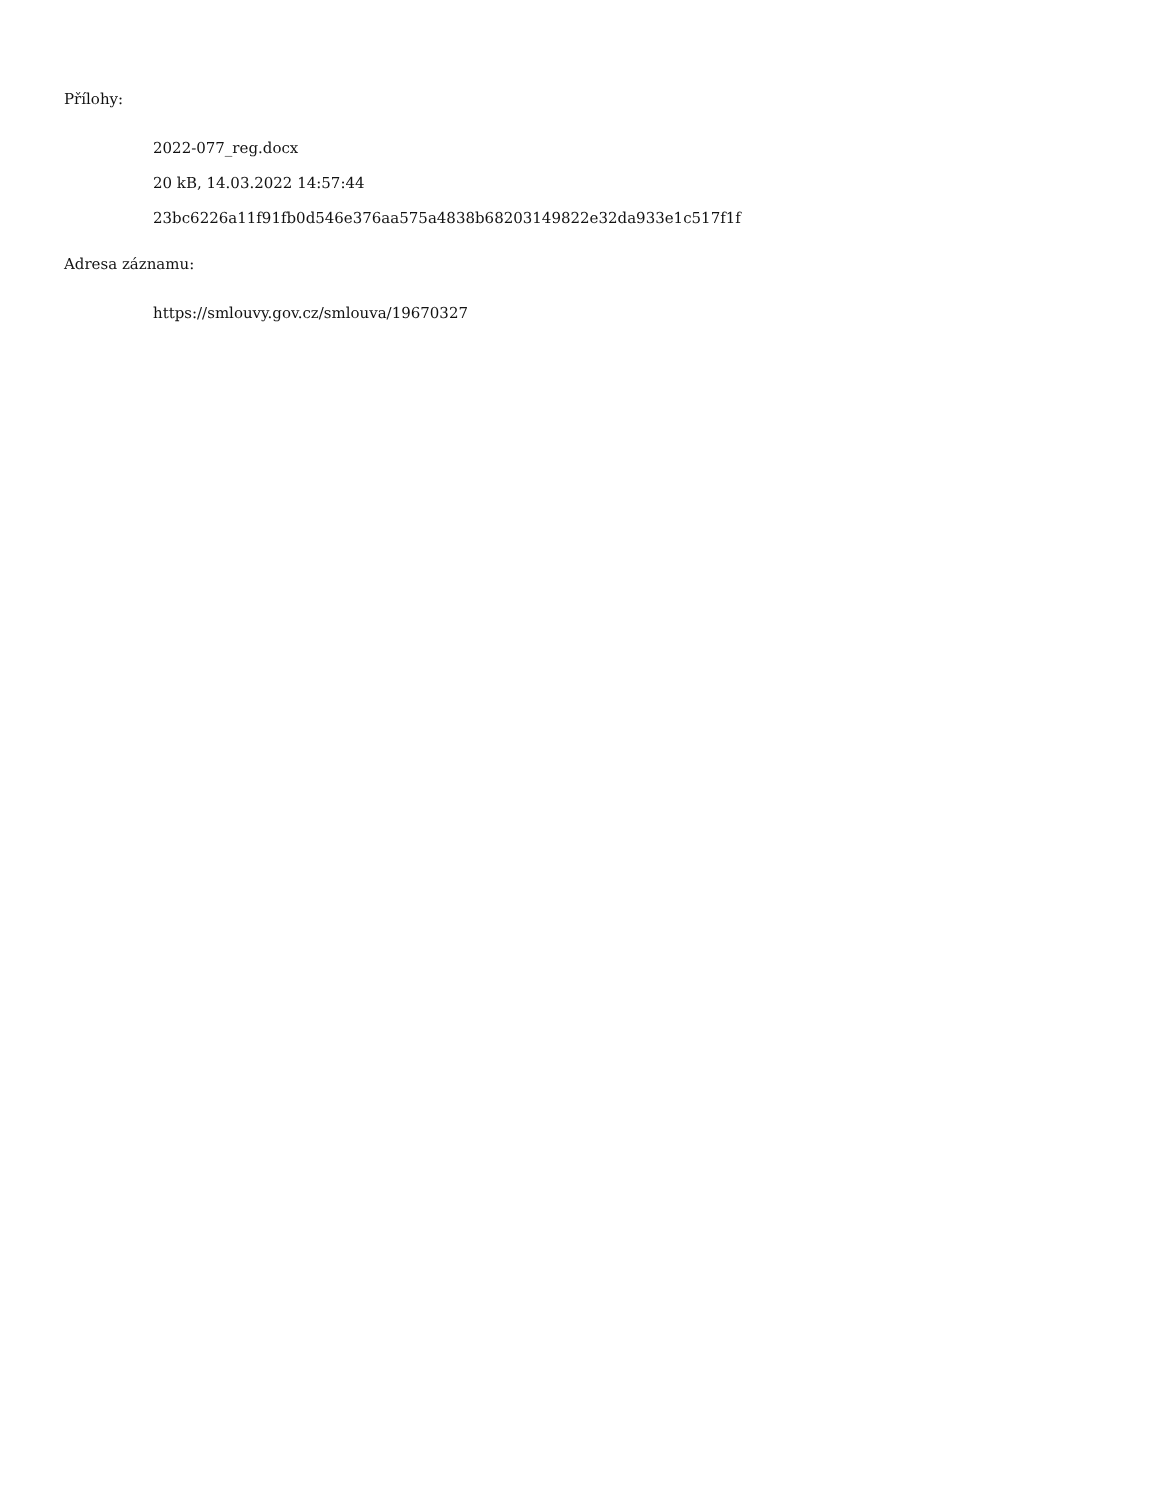Přílohy:
2022-077_reg.docx
20 kB, 14.03.2022 14:57:44
23bc6226a11f91fb0d546e376aa575a4838b68203149822e32da933e1c517f1f
Adresa záznamu:
https://smlouvy.gov.cz/smlouva/19670327